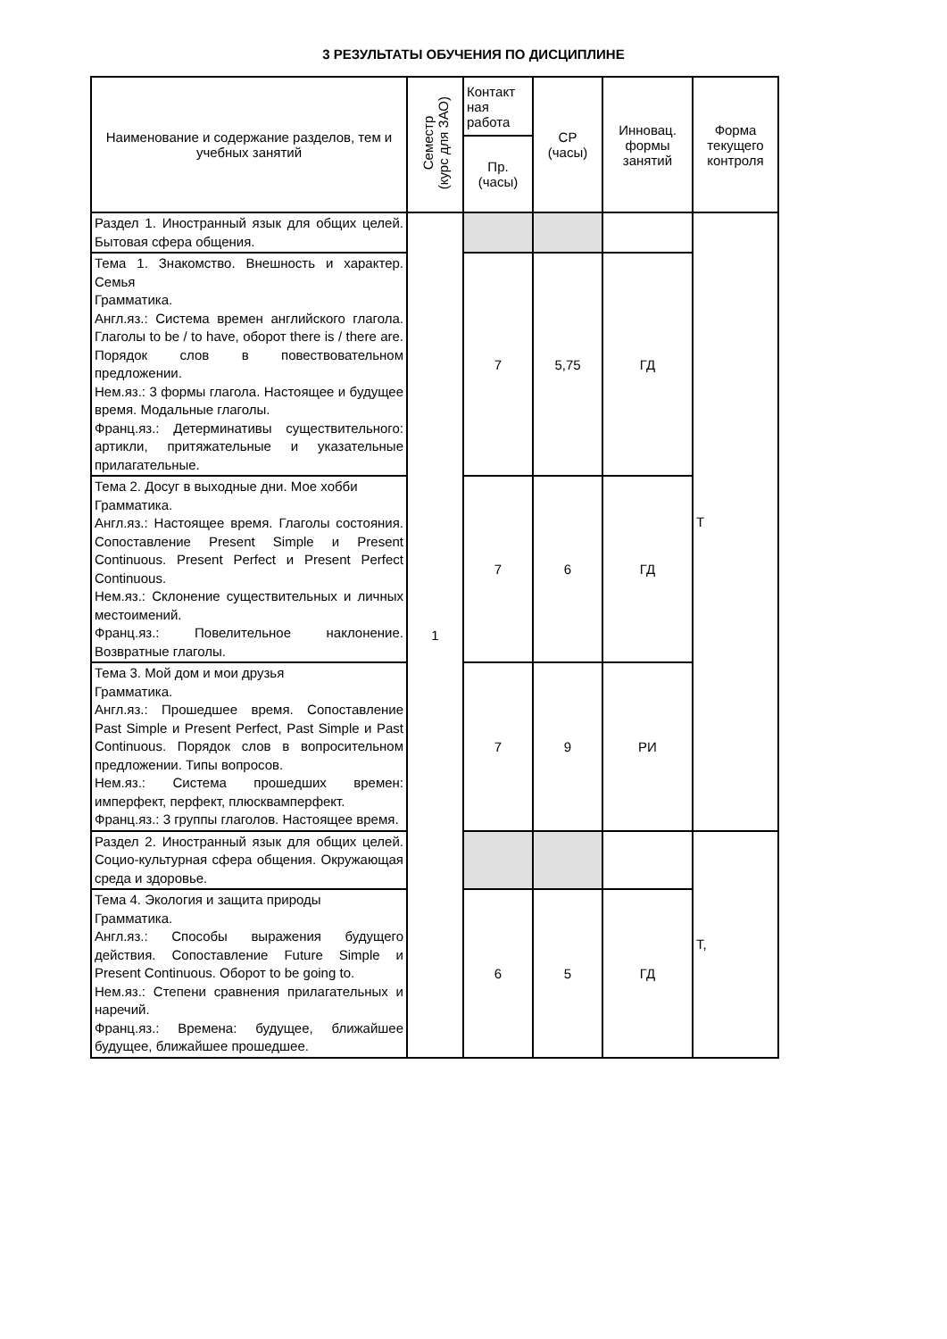3 РЕЗУЛЬТАТЫ ОБУЧЕНИЯ ПО ДИСЦИПЛИНЕ
| Наименование и содержание разделов, тем и учебных занятий | Семестр (курс для ЗАО) | Контакт ная работа | СР (часы) | Инновац. формы занятий | Форма текущего контроля |
| --- | --- | --- | --- | --- | --- |
| | | Пр. (часы) | | | |
| Раздел 1. Иностранный язык для общих целей. Бытовая сфера общения. | 1 | | | | Т |
| Тема 1. Знакомство. Внешность и характер. Семья Грамматика. Англ.яз.: Система времен английского глагола. Глаголы to be / to have, оборот there is / there are. Порядок слов в повествовательном предложении. Нем.яз.: 3 формы глагола. Настоящее и будущее время. Модальные глаголы. Франц.яз.: Детерминативы существительного: артикли, притяжательные и указательные прилагательные. | | 7 | 5,75 | ГД | |
| Тема 2. Досуг в выходные дни. Мое хобби Грамматика. Англ.яз.: Настоящее время. Глаголы состояния. Сопоставление Present Simple и Present Continuous. Present Perfect и Present Perfect Continuous. Нем.яз.: Склонение существительных и личных местоимений. Франц.яз.: Повелительное наклонение. Возвратные глаголы. | | 7 | 6 | ГД | |
| Тема 3. Мой дом и мои друзья Грамматика. Англ.яз.: Прошедшее время. Сопоставление Past Simple и Present Perfect, Past Simple и Past Continuous. Порядок слов в вопросительном предложении. Типы вопросов. Нем.яз.: Система прошедших времен: имперфект, перфект, плюсквамперфект. Франц.яз.: 3 группы глаголов. Настоящее время. | | 7 | 9 | РИ | |
| Раздел 2. Иностранный язык для общих целей. Социо-культурная сфера общения. Окружающая среда и здоровье. | | | | | Т, |
| Тема 4. Экология и защита природы Грамматика. Англ.яз.: Способы выражения будущего действия. Сопоставление Future Simple и Present Continuous. Оборот to be going to. Нем.яз.: Степени сравнения прилагательных и наречий. Франц.яз.: Времена: будущее, ближайшее будущее, ближайшее прошедшее. | | 6 | 5 | ГД | |